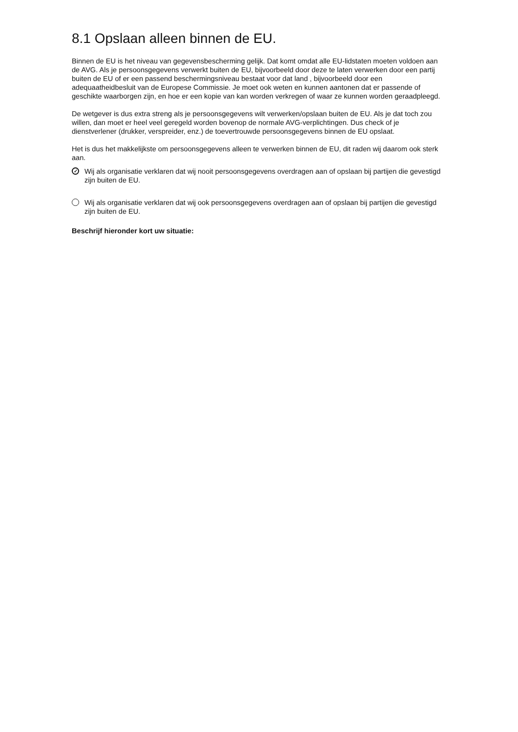8.1 Opslaan alleen binnen de EU.
Binnen de EU is het niveau van gegevensbescherming gelijk. Dat komt omdat alle EU-lidstaten moeten voldoen aan de AVG. Als je persoonsgegevens verwerkt buiten de EU, bijvoorbeeld door deze te laten verwerken door een partij buiten de EU of er een passend beschermingsniveau bestaat voor dat land , bijvoorbeeld door een adequaatheidbesluit van de Europese Commissie. Je moet ook weten en kunnen aantonen dat er passende of geschikte waarborgen zijn, en hoe er een kopie van kan worden verkregen of waar ze kunnen worden geraadpleegd.
De wetgever is dus extra streng als je persoonsgegevens wilt verwerken/opslaan buiten de EU. Als je dat toch zou willen, dan moet er heel veel geregeld worden bovenop de normale AVG-verplichtingen. Dus check of je dienstverlener (drukker, verspreider, enz.) de toevertrouwde persoonsgegevens binnen de EU opslaat.
Het is dus het makkelijkste om persoonsgegevens alleen te verwerken binnen de EU, dit raden wij daarom ook sterk aan.
✓ Wij als organisatie verklaren dat wij nooit persoonsgegevens overdragen aan of opslaan bij partijen die gevestigd zijn buiten de EU.
Wij als organisatie verklaren dat wij ook persoonsgegevens overdragen aan of opslaan bij partijen die gevestigd zijn buiten de EU.
Beschrijf hieronder kort uw situatie: